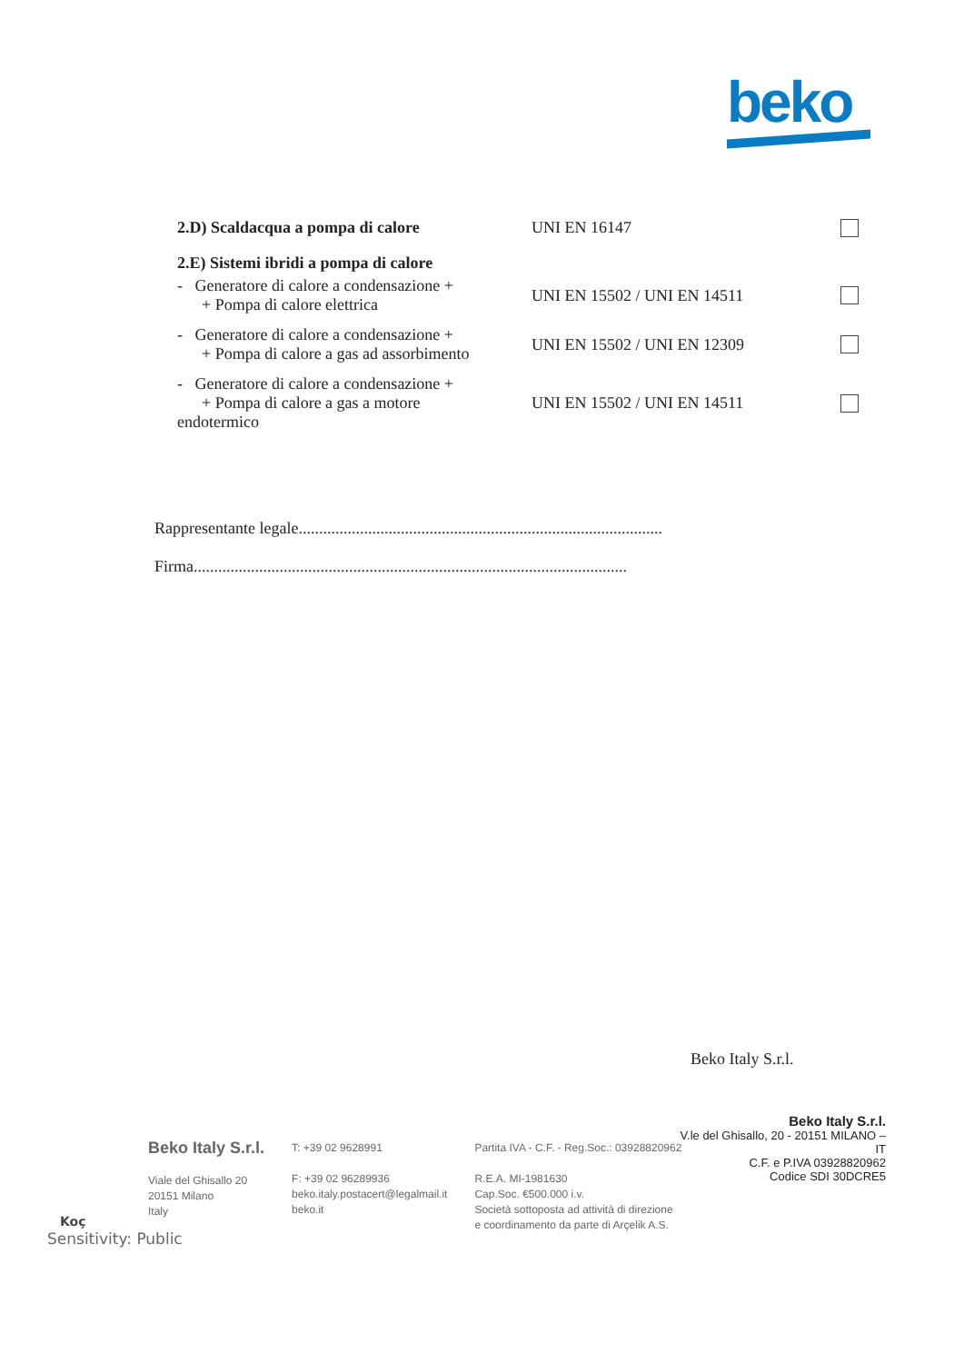beko
2.D) Scaldacqua a pompa di calore UNI EN 16147
2.E) Sistemi ibridi a pompa di calore
- Generatore di calore a condensazione +
+ Pompa di calore elettrica
UNI EN 15502 / UNI EN 14511
- Generatore di calore a condensazione +
+ Pompa di calore a gas ad assorbimento
UNI EN 15502 / UNI EN 12309
- Generatore di calore a condensazione +
+ Pompa di calore a gas a motore
endotermico
UNI EN 15502 / UNI EN 14511
Rappresentante legale.........................................................................................
Firma..........................................................................................................
Beko Italy S.r.l.
Beko Italy S.r.l.
V.le del Ghisallo, 20 - 20151 MILANO – IT
C.F. e P.IVA 03928820962
Codice SDI 30DCRE5
Beko Italy S.r.l.
Viale del Ghisallo 20
20151 Milano
Italy
T: +39 02 9628991
F: +39 02 96289936
beko.italy.postacert@legalmail.it
beko.it
Partita IVA - C.F. - Reg.Soc.: 03928820962
R.E.A. MI-1981630
Cap.Soc. €500.000 i.v.
Società sottoposta ad attività di direzione
e coordinamento da parte di Arçelik A.S.
Koç
Sensitivity: Public